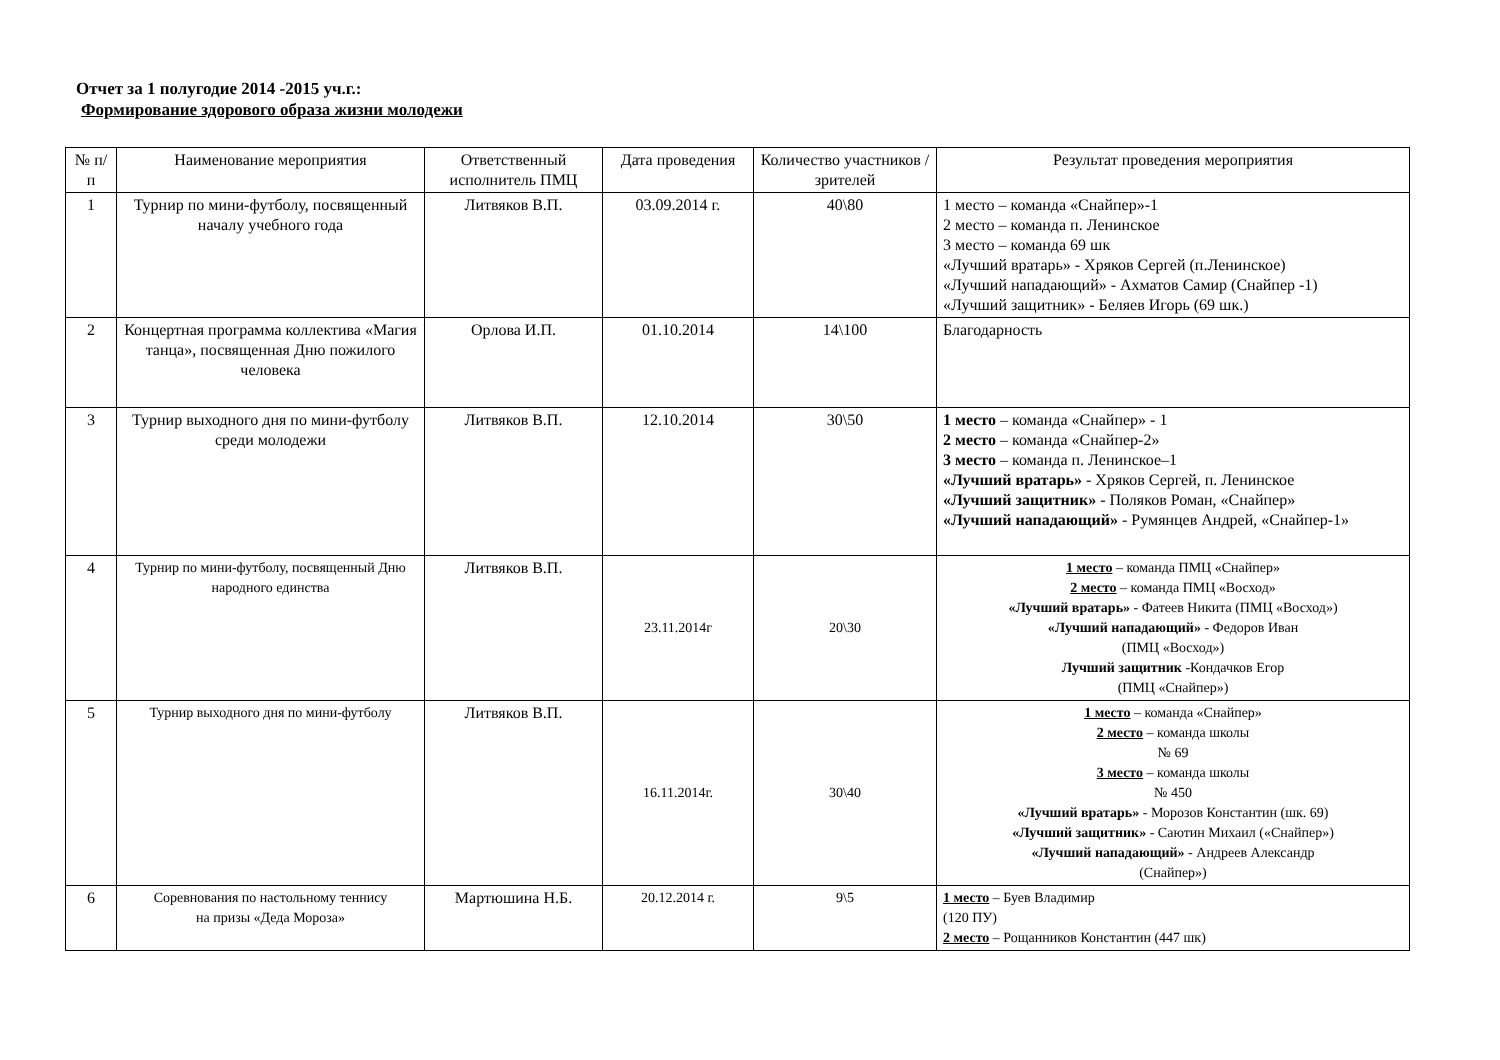Отчет за 1 полугодие 2014 -2015 уч.г.:
Формирование здорового образа жизни молодежи
| № п/п | Наименование мероприятия | Ответственный исполнитель ПМЦ | Дата проведения | Количество участников / зрителей | Результат проведения мероприятия |
| --- | --- | --- | --- | --- | --- |
| 1 | Турнир по мини-футболу, посвященный началу учебного года | Литвяков В.П. | 03.09.2014 г. | 40\80 | 1 место – команда «Снайпер»-1 2 место – команда п. Ленинское 3 место – команда 69 шк «Лучший вратарь» - Хряков Сергей (п.Ленинское) «Лучший нападающий» - Ахматов Самир (Снайпер -1) «Лучший защитник» - Беляев Игорь (69 шк.) |
| 2 | Концертная программа коллектива «Магия танца», посвященная Дню пожилого человека | Орлова И.П. | 01.10.2014 | 14\100 | Благодарность |
| 3 | Турнир выходного дня по мини-футболу среди молодежи | Литвяков В.П. | 12.10.2014 | 30\50 | 1 место – команда «Снайпер» - 1 2 место – команда «Снайпер-2» 3 место – команда п. Ленинское–1 «Лучший вратарь» - Хряков Сергей, п. Ленинское «Лучший защитник» - Поляков Роман, «Снайпер» «Лучший нападающий» - Румянцев Андрей, «Снайпер-1» |
| 4 | Турнир по мини-футболу, посвященный Дню народного единства | Литвяков В.П. | 23.11.2014г | 20\30 | 1 место – команда ПМЦ «Снайпер» 2 место – команда ПМЦ «Восход» «Лучший вратарь» - Фатеев Никита (ПМЦ «Восход») «Лучший нападающий» - Федоров Иван (ПМЦ «Восход») Лучший защитник -Кондачков Егор (ПМЦ «Снайпер») |
| 5 | Турнир выходного дня по мини-футболу | Литвяков В.П. | 16.11.2014г. | 30\40 | 1 место – команда «Снайпер» 2 место – команда школы № 69 3 место – команда школы № 450 «Лучший вратарь» - Морозов Константин (шк. 69) «Лучший защитник» - Саютин Михаил («Снайпер») «Лучший нападающий» - Андреев Александр (Снайпер») |
| 6 | Соревнования по настольному теннису на призы «Деда Мороза» | Мартюшина Н.Б. | 20.12.2014 г. | 9\5 | 1 место – Буев Владимир (120 ПУ) 2 место – Рощанников Константин (447 шк) |